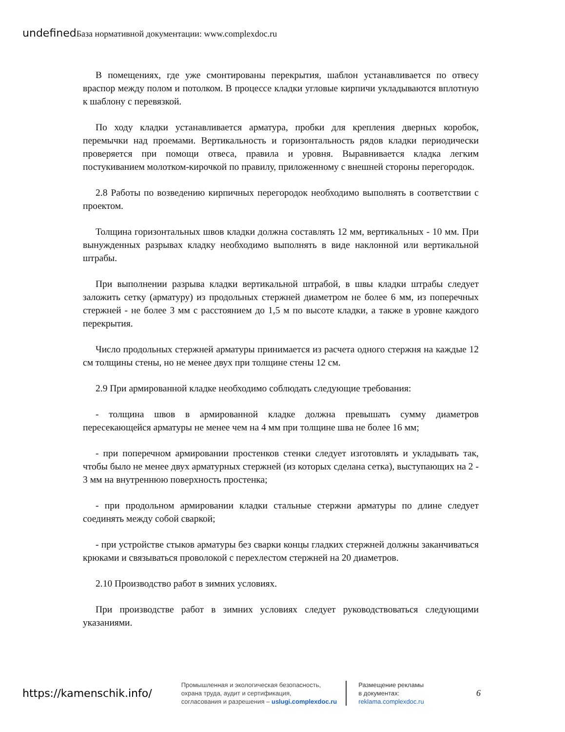undefined База нормативной документации: www.complexdoc.ru
В помещениях, где уже смонтированы перекрытия, шаблон устанавливается по отвесу враспор между полом и потолком. В процессе кладки угловые кирпичи укладываются вплотную к шаблону с перевязкой.
По ходу кладки устанавливается арматура, пробки для крепления дверных коробок, перемычки над проемами. Вертикальность и горизонтальность рядов кладки периодически проверяется при помощи отвеса, правила и уровня. Выравнивается кладка легким постукиванием молотком-кирочкой по правилу, приложенному с внешней стороны перегородок.
2.8 Работы по возведению кирпичных перегородок необходимо выполнять в соответствии с проектом.
Толщина горизонтальных швов кладки должна составлять 12 мм, вертикальных - 10 мм. При вынужденных разрывах кладку необходимо выполнять в виде наклонной или вертикальной штрабы.
При выполнении разрыва кладки вертикальной штрабой, в швы кладки штрабы следует заложить сетку (арматуру) из продольных стержней диаметром не более 6 мм, из поперечных стержней - не более 3 мм с расстоянием до 1,5 м по высоте кладки, а также в уровне каждого перекрытия.
Число продольных стержней арматуры принимается из расчета одного стержня на каждые 12 см толщины стены, но не менее двух при толщине стены 12 см.
2.9 При армированной кладке необходимо соблюдать следующие требования:
- толщина швов в армированной кладке должна превышать сумму диаметров пересекающейся арматуры не менее чем на 4 мм при толщине шва не более 16 мм;
- при поперечном армировании простенков стенки следует изготовлять и укладывать так, чтобы было не менее двух арматурных стержней (из которых сделана сетка), выступающих на 2 - 3 мм на внутреннюю поверхность простенка;
- при продольном армировании кладки стальные стержни арматуры по длине следует соединять между собой сваркой;
- при устройстве стыков арматуры без сварки концы гладких стержней должны заканчиваться крюками и связываться проволокой с перехлестом стержней на 20 диаметров.
2.10 Производство работ в зимних условиях.
При производстве работ в зимних условиях следует руководствоваться следующими указаниями.
https://kamenschik.info/
Промышленная и экологическая безопасность,
охрана труда, аудит и сертификация,
согласования и разрешения – uslugi.complexdoc.ru
Размещение рекламы
в документах:
reklama.complexdoc.ru
6